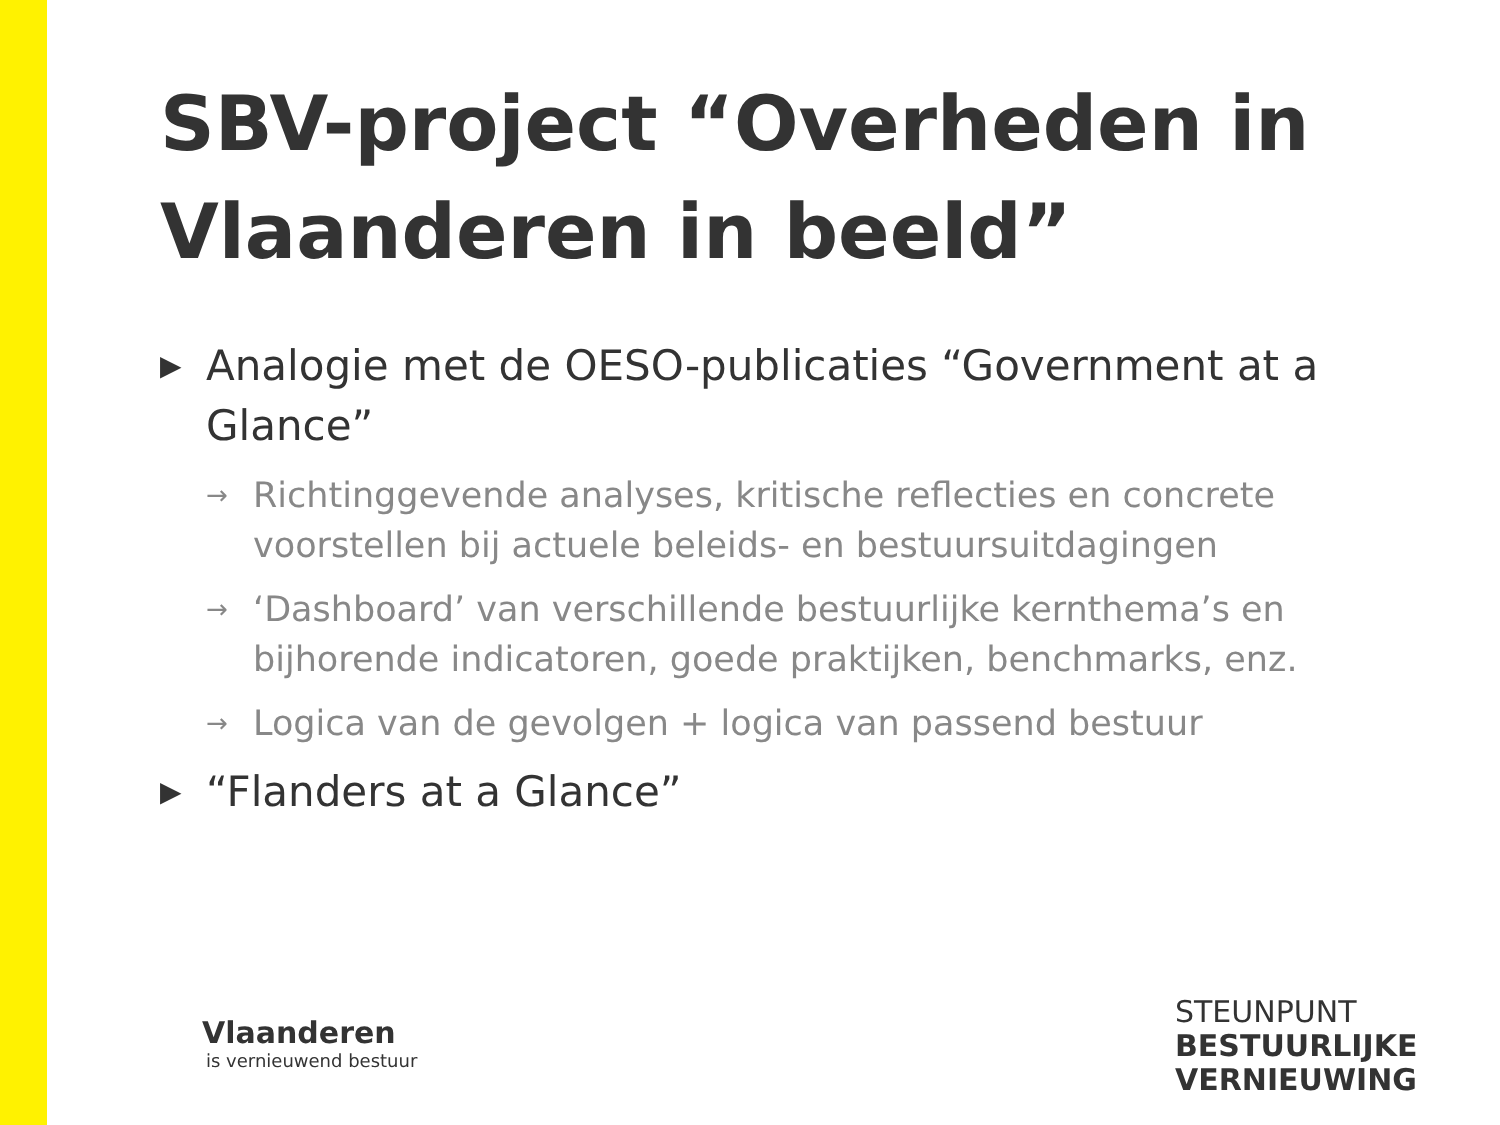SBV-project “Overheden in Vlaanderen in beeld”
▶ Analogie met de OESO-publicaties “Government at a Glance”
→ Richtinggevende analyses, kritische reflecties en concrete voorstellen bij actuele beleids- en bestuursuitdagingen
→ ‘Dashboard’ van verschillende bestuurlijke kernthema’s en bijhorende indicatoren, goede praktijken, benchmarks, enz.
→ Logica van de gevolgen + logica van passend bestuur
▶ “Flanders at a Glance”
Vlaanderen
is vernieuwend bestuur
STEUNPUNT
BESTUURLIJKE
VERNIEUWING